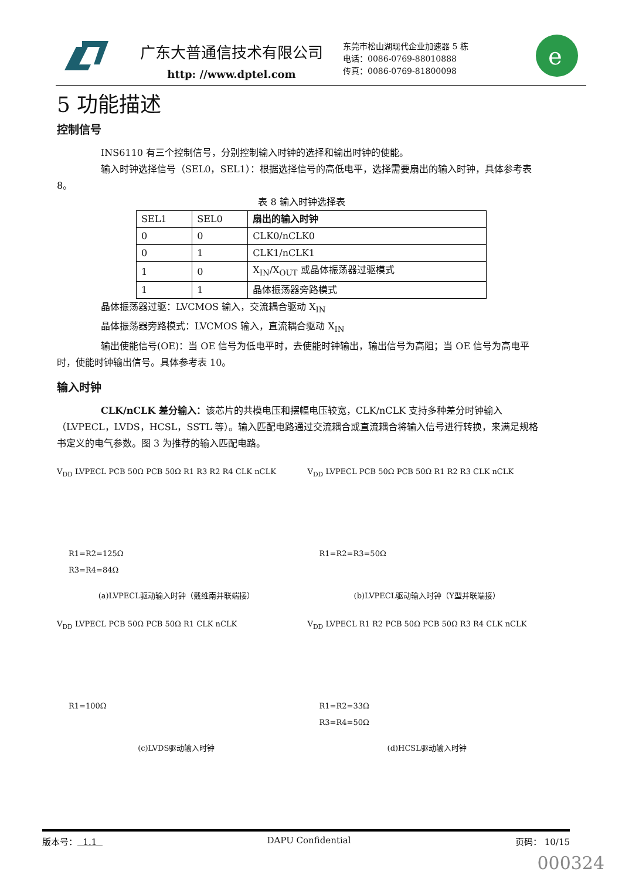广东大普通信技术有限公司
http: //www.dptel.com
东莞市松山湖现代企业加速器 5 栋
电话：0086-0769-88010888
传真：0086-0769-81800098
e
5 功能描述
控制信号
INS6110 有三个控制信号，分别控制输入时钟的选择和输出时钟的使能。
输入时钟选择信号（SEL0，SEL1）：根据选择信号的高低电平，选择需要扇出的输入时钟，具体参考表 8。
表 8 输入时钟选择表
| SEL1 | SEL0 | 扇出的输入时钟 |
| 0 | 0 | CLK0/nCLK0 |
| 0 | 1 | CLK1/nCLK1 |
| 1 | 0 | X<sub>IN</sub>/X<sub>OUT</sub> 或晶体振荡器过驱模式 |
| 1 | 1 | 晶体振荡器旁路模式 |
晶体振荡器过驱：LVCMOS 输入，交流耦合驱动 X<sub>IN</sub>
晶体振荡器旁路模式：LVCMOS 输入，直流耦合驱动 X<sub>IN</sub>
输出使能信号(OE)：当 OE 信号为低电平时，去使能时钟输出，输出信号为高阻；当 OE 信号为高电平时，使能时钟输出信号。具体参考表 10。
输入时钟
CLK/nCLK 差分输入：该芯片的共模电压和摆幅电压较宽，CLK/nCLK 支持多种差分时钟输入（LVPECL，LVDS，HCSL，SSTL 等）。输入匹配电路通过交流耦合或直流耦合将输入信号进行转换，来满足规格书定义的电气参数。图 3 为推荐的输入匹配电路。
V<sub>DD</sub> LVPECL PCB 50Ω PCB 50Ω R1 R3 R2 R4 CLK nCLK
R1=R2=125Ω
R3=R4=84Ω
(a)LVPECL驱动输入时钟（戴维南并联端接）
V<sub>DD</sub> LVPECL PCB 50Ω PCB 50Ω R1 R2 R3 CLK nCLK
R1=R2=R3=50Ω
(b)LVPECL驱动输入时钟（Y型并联端接）
V<sub>DD</sub> LVPECL PCB 50Ω PCB 50Ω R1 CLK nCLK
R1=100Ω
(c)LVDS驱动输入时钟
V<sub>DD</sub> LVPECL R1 R2 PCB 50Ω PCB 50Ω R3 R4 CLK nCLK
R1=R2=33Ω
R3=R4=50Ω
(d)HCSL驱动输入时钟
版本号： 1.1 DAPU Confidential 页码： 10/15
000324